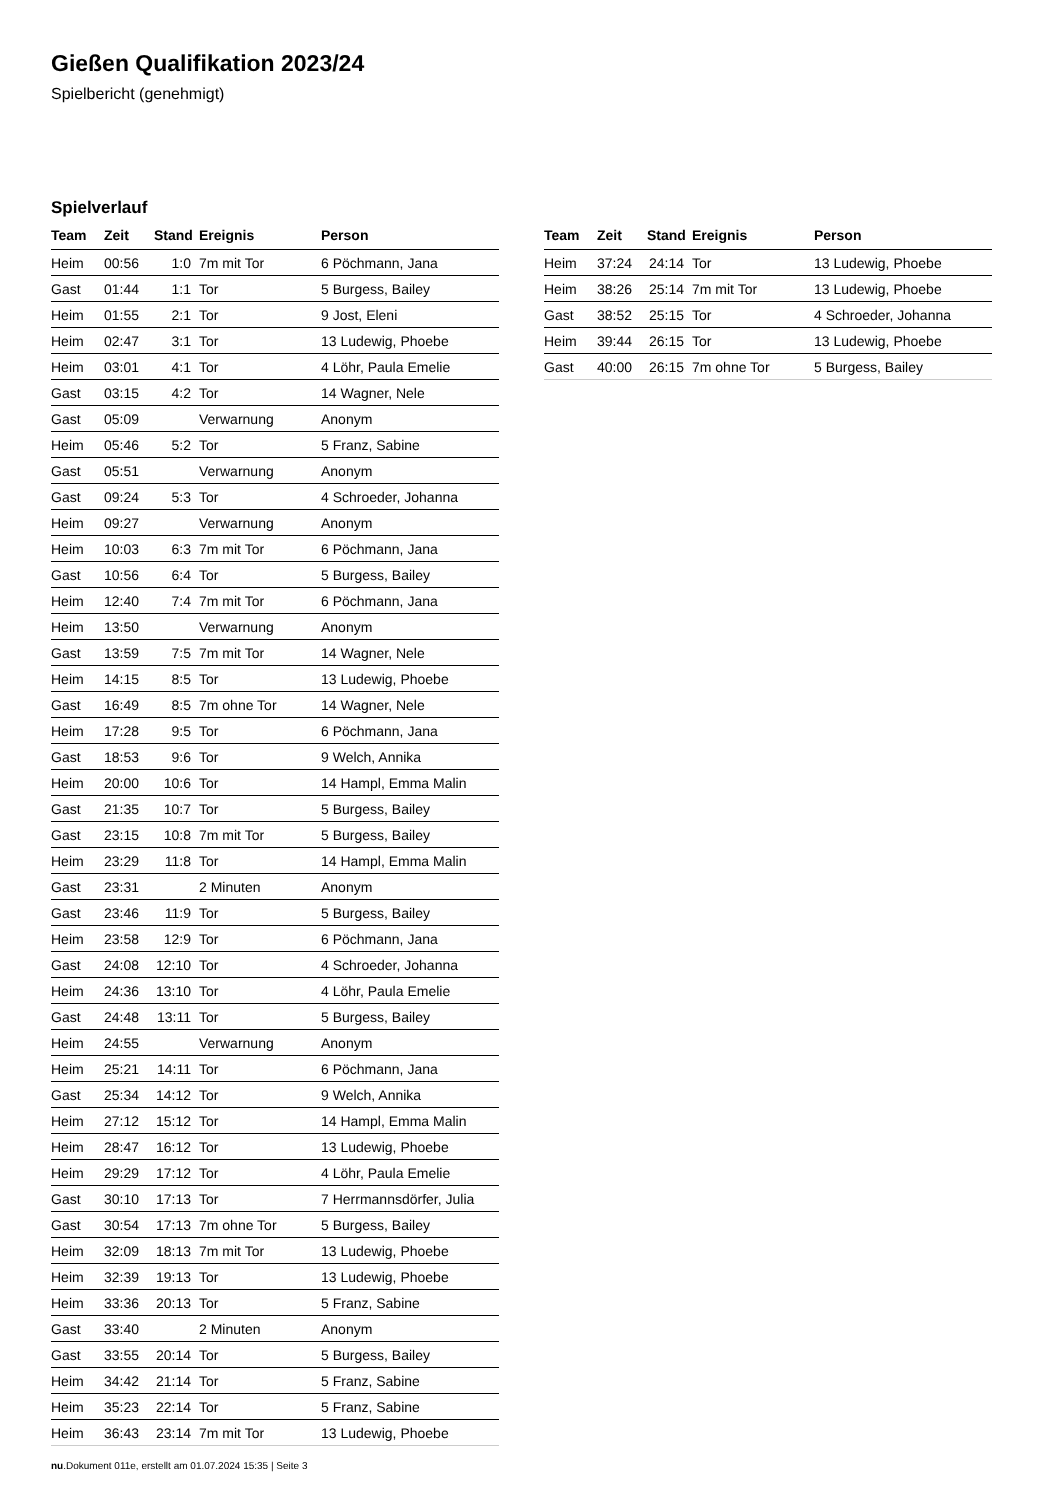Gießen Qualifikation 2023/24
Spielbericht (genehmigt)
Spielverlauf
| Team | Zeit | Stand | Ereignis | Person |
| --- | --- | --- | --- | --- |
| Heim | 00:56 | 1:0 | 7m mit Tor | 6 Pöchmann, Jana |
| Gast | 01:44 | 1:1 | Tor | 5 Burgess, Bailey |
| Heim | 01:55 | 2:1 | Tor | 9 Jost, Eleni |
| Heim | 02:47 | 3:1 | Tor | 13 Ludewig, Phoebe |
| Heim | 03:01 | 4:1 | Tor | 4 Löhr, Paula Emelie |
| Gast | 03:15 | 4:2 | Tor | 14 Wagner, Nele |
| Gast | 05:09 | | Verwarnung | Anonym |
| Heim | 05:46 | 5:2 | Tor | 5 Franz, Sabine |
| Gast | 05:51 | | Verwarnung | Anonym |
| Gast | 09:24 | 5:3 | Tor | 4 Schroeder, Johanna |
| Heim | 09:27 | | Verwarnung | Anonym |
| Heim | 10:03 | 6:3 | 7m mit Tor | 6 Pöchmann, Jana |
| Gast | 10:56 | 6:4 | Tor | 5 Burgess, Bailey |
| Heim | 12:40 | 7:4 | 7m mit Tor | 6 Pöchmann, Jana |
| Heim | 13:50 | | Verwarnung | Anonym |
| Gast | 13:59 | 7:5 | 7m mit Tor | 14 Wagner, Nele |
| Heim | 14:15 | 8:5 | Tor | 13 Ludewig, Phoebe |
| Gast | 16:49 | 8:5 | 7m ohne Tor | 14 Wagner, Nele |
| Heim | 17:28 | 9:5 | Tor | 6 Pöchmann, Jana |
| Gast | 18:53 | 9:6 | Tor | 9 Welch, Annika |
| Heim | 20:00 | 10:6 | Tor | 14 Hampl, Emma Malin |
| Gast | 21:35 | 10:7 | Tor | 5 Burgess, Bailey |
| Gast | 23:15 | 10:8 | 7m mit Tor | 5 Burgess, Bailey |
| Heim | 23:29 | 11:8 | Tor | 14 Hampl, Emma Malin |
| Gast | 23:31 | | 2 Minuten | Anonym |
| Gast | 23:46 | 11:9 | Tor | 5 Burgess, Bailey |
| Heim | 23:58 | 12:9 | Tor | 6 Pöchmann, Jana |
| Gast | 24:08 | 12:10 | Tor | 4 Schroeder, Johanna |
| Heim | 24:36 | 13:10 | Tor | 4 Löhr, Paula Emelie |
| Gast | 24:48 | 13:11 | Tor | 5 Burgess, Bailey |
| Heim | 24:55 | | Verwarnung | Anonym |
| Heim | 25:21 | 14:11 | Tor | 6 Pöchmann, Jana |
| Gast | 25:34 | 14:12 | Tor | 9 Welch, Annika |
| Heim | 27:12 | 15:12 | Tor | 14 Hampl, Emma Malin |
| Heim | 28:47 | 16:12 | Tor | 13 Ludewig, Phoebe |
| Heim | 29:29 | 17:12 | Tor | 4 Löhr, Paula Emelie |
| Gast | 30:10 | 17:13 | Tor | 7 Herrmannsdörfer, Julia |
| Gast | 30:54 | 17:13 | 7m ohne Tor | 5 Burgess, Bailey |
| Heim | 32:09 | 18:13 | 7m mit Tor | 13 Ludewig, Phoebe |
| Heim | 32:39 | 19:13 | Tor | 13 Ludewig, Phoebe |
| Heim | 33:36 | 20:13 | Tor | 5 Franz, Sabine |
| Gast | 33:40 | | 2 Minuten | Anonym |
| Gast | 33:55 | 20:14 | Tor | 5 Burgess, Bailey |
| Heim | 34:42 | 21:14 | Tor | 5 Franz, Sabine |
| Heim | 35:23 | 22:14 | Tor | 5 Franz, Sabine |
| Heim | 36:43 | 23:14 | 7m mit Tor | 13 Ludewig, Phoebe |
| Team | Zeit | Stand | Ereignis | Person |
| --- | --- | --- | --- | --- |
| Heim | 37:24 | 24:14 | Tor | 13 Ludewig, Phoebe |
| Heim | 38:26 | 25:14 | 7m mit Tor | 13 Ludewig, Phoebe |
| Gast | 38:52 | 25:15 | Tor | 4 Schroeder, Johanna |
| Heim | 39:44 | 26:15 | Tor | 13 Ludewig, Phoebe |
| Gast | 40:00 | 26:15 | 7m ohne Tor | 5 Burgess, Bailey |
nu.Dokument 011e, erstellt am 01.07.2024 15:35 | Seite 3